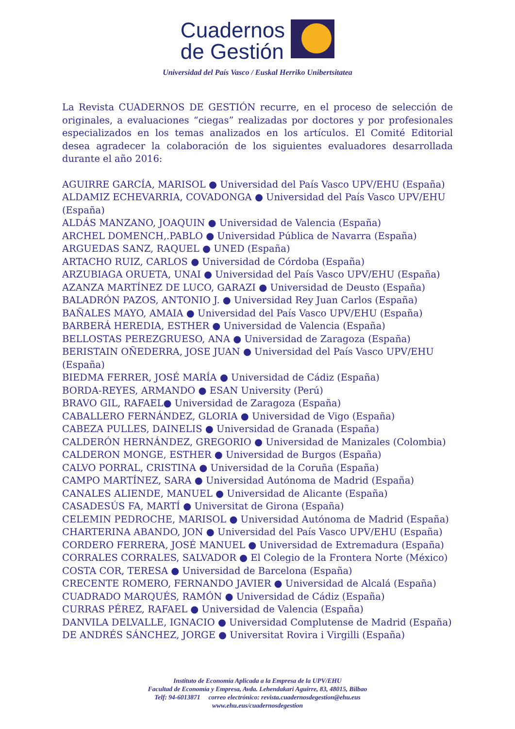Cuadernos
de Gestión
Universidad del País Vasco / Euskal Herriko Unibertsitatea
La Revista CUADERNOS DE GESTIÓN recurre, en el proceso de selección de originales, a evaluaciones “ciegas” realizadas por doctores y por profesionales especializados en los temas analizados en los artículos. El Comité Editorial desea agradecer la colaboración de los siguientes evaluadores desarrollada durante el año 2016:
AGUIRRE GARCÍA, MARISOL ● Universidad del País Vasco UPV/EHU (España)
ALDAMIZ ECHEVARRIA, COVADONGA ● Universidad del País Vasco UPV/EHU (España)
ALDÁS MANZANO, JOAQUIN ● Universidad de Valencia (España)
ARCHEL DOMENCH,.PABLO ● Universidad Pública de Navarra (España)
ARGUEDAS SANZ, RAQUEL ● UNED (España)
ARTACHO RUIZ, CARLOS ● Universidad de Córdoba (España)
ARZUBIAGA ORUETA, UNAI ● Universidad del País Vasco UPV/EHU (España)
AZANZA MARTÍNEZ DE LUCO, GARAZI ● Universidad de Deusto (España)
BALADRÓN PAZOS, ANTONIO J. ● Universidad Rey Juan Carlos (España)
BAÑALES MAYO, AMAIA ● Universidad del País Vasco UPV/EHU (España)
BARBERÁ HEREDIA, ESTHER ● Universidad de Valencia (España)
BELLOSTAS PEREZGRUESO, ANA ● Universidad de Zaragoza (España)
BERISTAIN OÑEDERRA, JOSE JUAN ● Universidad del País Vasco UPV/EHU (España)
BIEDMA FERRER, JOSÉ MARÍA ● Universidad de Cádiz (España)
BORDA-REYES, ARMANDO ● ESAN University (Perú)
BRAVO GIL, RAFAEL● Universidad de Zaragoza (España)
CABALLERO FERNÁNDEZ, GLORIA ● Universidad de Vigo (España)
CABEZA PULLES, DAINELIS ● Universidad de Granada (España)
CALDERÓN HERNÁNDEZ, GREGORIO ● Universidad de Manizales (Colombia)
CALDERON MONGE, ESTHER ● Universidad de Burgos (España)
CALVO PORRAL, CRISTINA ● Universidad de la Coruña (España)
CAMPO MARTÍNEZ, SARA ● Universidad Autónoma de Madrid (España)
CANALES ALIENDE, MANUEL ● Universidad de Alicante (España)
CASADESÚS FA, MARTÍ ● Universitat de Girona (España)
CELEMIN PEDROCHE, MARISOL ● Universidad Autónoma de Madrid (España)
CHARTERINA ABANDO, JON ● Universidad del País Vasco UPV/EHU (España)
CORDERO FERRERA, JOSÉ MANUEL ● Universidad de Extremadura (España)
CORRALES CORRALES, SALVADOR ● El Colegio de la Frontera Norte (México)
COSTA COR, TERESA ● Universidad de Barcelona (España)
CRECENTE ROMERO, FERNANDO JAVIER ● Universidad de Alcalá (España)
CUADRADO MARQUÉS, RAMÓN ● Universidad de Cádiz (España)
CURRAS PÉREZ, RAFAEL ● Universidad de Valencia (España)
DANVILA DELVALLE, IGNACIO ● Universidad Complutense de Madrid (España)
DE ANDRÉS SÁNCHEZ, JORGE ● Universitat Rovira i Virgilli (España)
Instituto de Economía Aplicada a la Empresa de la UPV/EHU
Facultad de Economía y Empresa, Avda. Lehendakari Aguirre, 83, 48015, Bilbao
Telf: 94-6013871 correo electrónico: revista.cuadernosdegestion@ehu.eus
www.ehu.eus/cuadernosdegestion